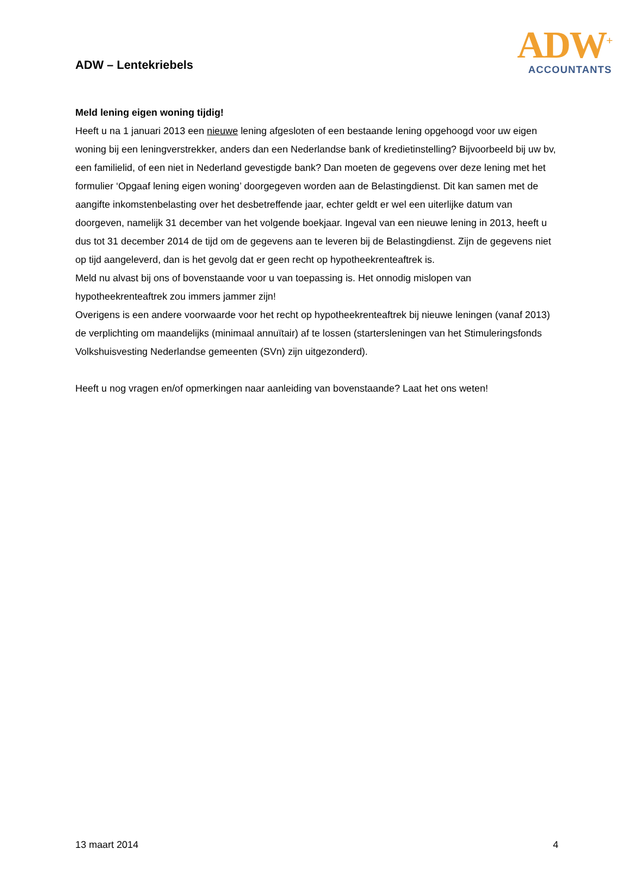ADW – Lentekriebels
ADW<sup>+</sup>
ACCOUNTANTS
Meld lening eigen woning tijdig!
Heeft u na 1 januari 2013 een nieuwe lening afgesloten of een bestaande lening opgehoogd voor uw eigen woning bij een leningverstrekker, anders dan een Nederlandse bank of kredietinstelling? Bijvoorbeeld bij uw bv, een familielid, of een niet in Nederland gevestigde bank? Dan moeten de gegevens over deze lening met het formulier ‘Opgaaf lening eigen woning’ doorgegeven worden aan de Belastingdienst. Dit kan samen met de aangifte inkomstenbelasting over het desbetreffende jaar, echter geldt er wel een uiterlijke datum van doorgeven, namelijk 31 december van het volgende boekjaar. Ingeval van een nieuwe lening in 2013, heeft u dus tot 31 december 2014 de tijd om de gegevens aan te leveren bij de Belastingdienst. Zijn de gegevens niet op tijd aangeleverd, dan is het gevolg dat er geen recht op hypotheekrenteaftrek is.
Meld nu alvast bij ons of bovenstaande voor u van toepassing is. Het onnodig mislopen van hypotheekrenteaftrek zou immers jammer zijn!
Overigens is een andere voorwaarde voor het recht op hypotheekrenteaftrek bij nieuwe leningen (vanaf 2013) de verplichting om maandelijks (minimaal annuïtair) af te lossen (startersleningen van het Stimuleringsfonds Volkshuisvesting Nederlandse gemeenten (SVn) zijn uitgezonderd).
Heeft u nog vragen en/of opmerkingen naar aanleiding van bovenstaande? Laat het ons weten!
13 maart 2014 4